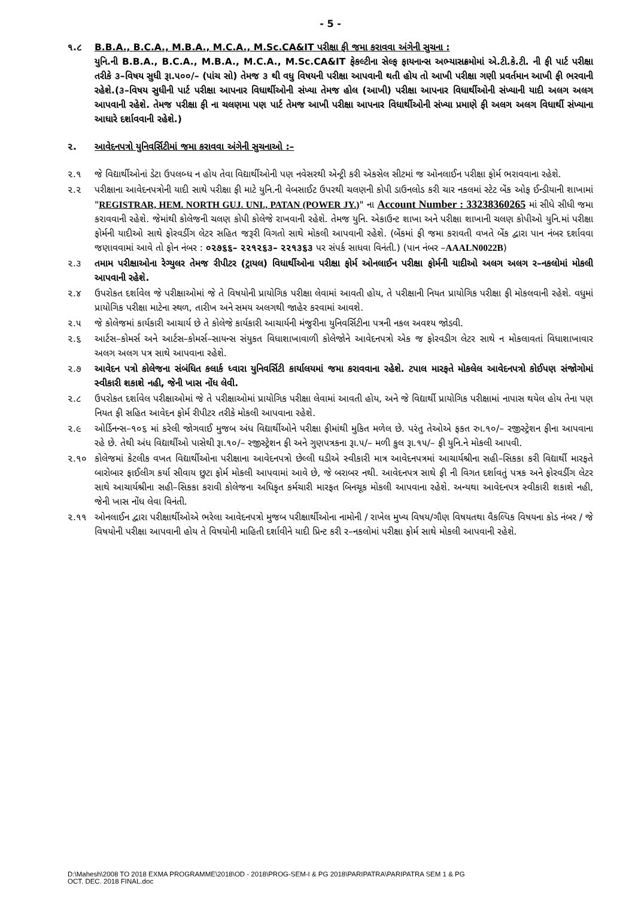- 5 -
૧.૮ B.B.A., B.C.A., M.B.A., M.C.A., M.Sc.CA&IT પરીક્ષા ફી જમા કરાવવા અંગેની સુચના :
યુનિ.ની B.B.A., B.C.A., M.B.A., M.C.A., M.Sc.CA&IT ફેકલ્ટીના સેલ્ફ ફાયનાન્સ અભ્યાસક્રમોમાં એ.ટી.કે.ટી. ની ફી પાર્ટ પરીક્ષા તરીકે ૩–વિષય સુધી રૂા.૫૦૦/– (પાંચ સો) તેમજ ૩ થી વધુ વિષયની પરીક્ષા આપવાની થતી હોય તો આખી પરીક્ષા ગણી પ્રવર્તમાન આખી ફી ભરવાની રહેશે.(૩–વિષય સુધીની પાર્ટ પરીક્ષા આપનાર વિધાર્થીઓની સંખ્યા તેમજ હોલ (આખી) પરીક્ષા આપનાર વિધાર્થીઓની સંખ્યાની યાદી અલગ અલગ આપવાની રહેશે. તેમજ પરીક્ષા ફી ના ચલણમા પણ પાર્ટ તેમજ આખી પરીક્ષા આપનાર વિધાર્થીઓની સંખ્યા પ્રમાણે ફી અલગ અલગ વિધાર્થી સંખ્યાના આધારે દર્શાવવાની રહેશે.)
૨. આવેદનપત્રો યુનિવર્સિટીમાં જમા કરાવવા અંગેની સુચનાઓ :–
૨.૧ જે વિદ્યાર્થીઓનાં ડેટા ઉપલબ્ધ ન હોય તેવા વિદ્યાર્થીઓની પણ નવેસરથી એન્ટ્રી કરી એકસેલ સીટમાં જ ઓનલાઈન પરીક્ષા ફોર્મ ભરાવવાના રહેશે.
૨.૨ પરીક્ષાના આવેદનપત્રોની યાદી સાથે પરીક્ષા ફી માટે યુનિ.ની વેબસાઈટ ઉપરથી ચલણની કોપી ડાઉનલોડ કરી ચાર નકલમાં સ્ટેટ બેંક ઓફ ઈન્ડીયાની શાખામાં "REGISTRAR, HEM. NORTH GUJ. UNI., PATAN (POWER JY.)" ના Account Number : 33238360265 માં સીધે સીધી જમા કરાવવાની રહેશે. જેમાંથી કોલેજની ચલણ કોપી કોલેજે રાખવાની રહેશે. તેમજ યુનિ. એકાઉન્ટ શાખા અને પરીક્ષા શાખાની ચલણ કોપીઓ યુનિ.માં પરીક્ષા ફોર્મની યાદીઓ સાથે ફોરવર્ડીગ લેટર સહિત જરૂરી વિગતો સાથે મોકલી આપવાની રહેશે. (બેંકમાં ફી જમા કરાવતી વખતે બેંક દ્વારા પાન નંબર દર્શાવવા જણાવવામાં આવે તો ફોન નંબર : ૦૨૭૬૬– ૨૨૧૨૬૩– ૨૨૧૩૬૩ પર સંપર્ક સાધવા વિનંતી.) (પાન નંબર –AAALN0022B)
૨.૩ તમામ પરીક્ષાઓના રેગ્યુલર તેમજ રીપીટર (ટ્રાયલ) વિધાર્થીઓના પરીક્ષા ફોર્મ ઓનલાઈન પરીક્ષા ફોર્મની યાદીઓ અલગ અલગ ર–નકલોમાં મોકલી આપવાની રહેશે.
૨.૪ ઉપરોકત દર્શાવેલ જે પરીક્ષાઓમાં જે તે વિષયોની પ્રાયોગિક પરીક્ષા લેવામાં આવતી હોય, તે પરીક્ષાની નિયત પ્રાયોગિક પરીક્ષા ફી મોકલવાની રહેશે. વધુમાં પ્રાયોગિક પરીક્ષા માટેના સ્થળ, તારીખ અને સમય અલગથી જાહેર કરવામાં આવશે.
૨.૫ જે કોલેજમાં કાર્યકારી આચાર્ય છે તે કોલેજે કાર્યકારી આચાર્યની મંજુરીના યુનિવર્સિટીના પત્રની નકલ અવશ્ય જોડવી.
૨.૬ આર્ટસ–કોમર્સ અને આર્ટસ–કોમર્સ–સાયન્સ સંયુકત વિધાશાખાવાળી કોલેજોને આવેદનપત્રો એક જ ફોરવડીગ લેટર સાથે ન મોકલાવતાં વિધાશાખાવાર અલગ અલગ પત્ર સાથે આપવાના રહેશે.
૨.૭ આવેદન પત્રો કોલેજના સંબંધિત કલાર્ક ધ્વારા યુનિવર્સિટી કાર્યાલયમાં જમા કરાવવાના રહેશે. ટપાલ મારફતે મોકલેલ આવેદનપત્રો કોઈપણ સંજોગોમાં સ્વીકારી શકાશે નહી, જેની ખાસ નોંધ લેવી.
૨.૮ ઉપરોકત દર્શાવેલ પરીક્ષાઓમાં જે તે પરીક્ષાઓમાં પ્રાયોગિક પરીક્ષા લેવામાં આવતી હોય, અને જે વિદ્યાર્થી પ્રાયોગિક પરીક્ષામાં નાપાસ થયેલ હોય તેના પણ નિયત ફી સહિત આવેદન ફોર્મ રીપીટર તરીકે મોકલી આપવાના રહેશે.
૨.૯ ઓર્ડિનન્સ–૧૦૬ માં કરેલી જોગવાઈ મુજબ અંધ વિદ્યાર્થીઓને પરીક્ષા ફીમાંથી મુકિત મળેલ છે. પરંતુ તેઓએ ફકત રુા.૧૦/– રજીસ્ટ્રેશન ફીના આપવાના રહે છે. તેથી અંધ વિદ્યાર્થીઓ પાસેથી રૂા.૧૦/– રજીસ્ટ્રેશન ફી અને ગુણપત્રકના રૂા.૫/– મળી કુલ રૂા.૧૫/– ફી યુનિ.ને મોકલી આપવી.
૨.૧૦ કોલેજમાં કેટલીક વખત વિદ્યાર્થીઓના પરીક્ષાના આવેદનપત્રો છેલ્લી ઘડીએ સ્વીકારી માત્ર આવેદનપત્રમાં આચાર્યશ્રીના સહી–સિકકા કરી વિદ્યાર્થી મારફતે બારોબાર ફાઈલીગ કર્યા સીવાય છુટા ફોર્મ મોકલી આપવામાં આવે છે, જે બરાબર નથી. આવેદનપત્ર સાથે ફી ની વિગત દર્શાવતું પત્રક અને ફોરવર્ડીગ લેટર સાથે આચાર્યશ્રીના સહી–સિકકા કરાવી કોલેજના અધિકૃત કર્મચારી મારફત બિનચૂક મોકલી આપવાના રહેશે. અન્યથા આવેદનપત્ર સ્વીકારી શકાશે નહી, જેની ખાસ નોંધ લેવા વિનંતી.
૨.૧૧ ઓનલાઈન દ્વારા પરીક્ષાર્થીઓએ ભરેલા આવેદનપત્રો મુજબ પરીક્ષાર્થીઓના નામોની / રાખેલ મુખ્ય વિષય/ગૌણ વિષયતથા વૈકલ્પિક વિષયના કોડ નંબર / જે વિષયોની પરીક્ષા આપવાની હોય તે વિષયોની માહિતી દર્શાવીને યાદી પ્રિન્ટ કરી ર–નકલોમાં પરીક્ષા ફોર્મ સાથે મોકલી આપવાની રહેશે.
D:\Mahesh\2008 TO 2018 EXMA PROGRAMME\2018\OD - 2018\PROG-SEM-I & PG 2018\PARIPATRA\PARIPATRA SEM 1 & PG
OCT. DEC. 2018 FINAL.doc